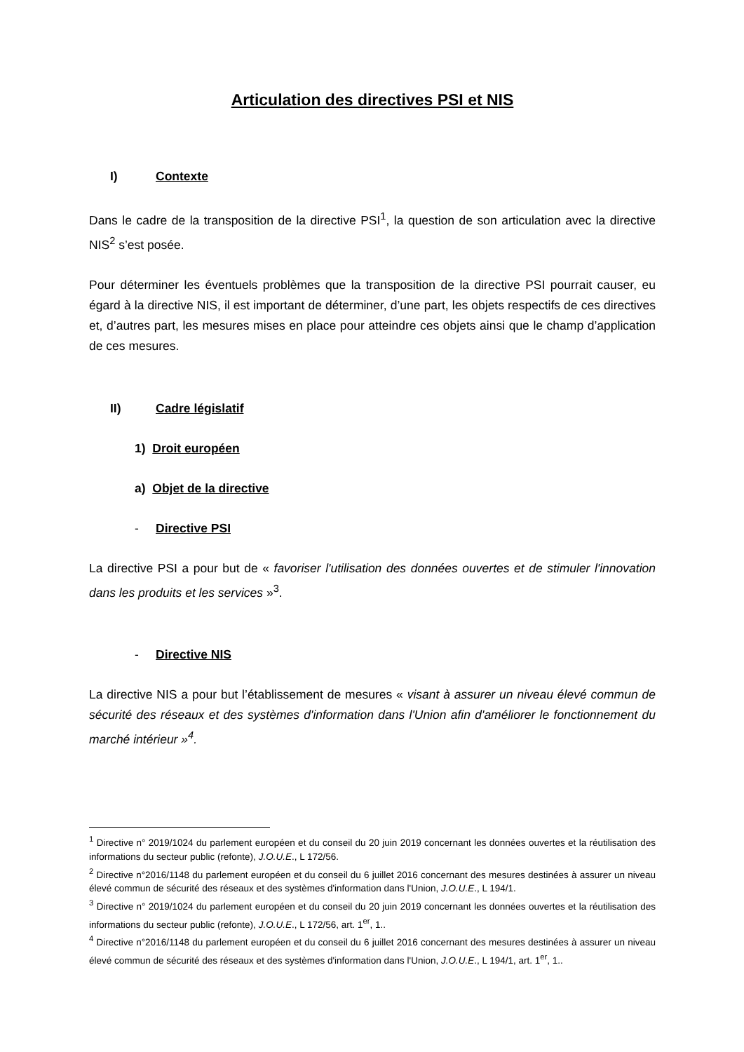Articulation des directives PSI et NIS
I) Contexte
Dans le cadre de la transposition de la directive PSI<sup>1</sup>, la question de son articulation avec la directive NIS<sup>2</sup> s’est posée.
Pour déterminer les éventuels problèmes que la transposition de la directive PSI pourrait causer, eu égard à la directive NIS, il est important de déterminer, d’une part, les objets respectifs de ces directives et, d’autres part, les mesures mises en place pour atteindre ces objets ainsi que le champ d’application de ces mesures.
II) Cadre législatif
1) Droit européen
a) Objet de la directive
- Directive PSI
La directive PSI a pour but de « favoriser l'utilisation des données ouvertes et de stimuler l'innovation dans les produits et les services »<sup>3</sup>.
- Directive NIS
La directive NIS a pour but l’établissement de mesures « visant à assurer un niveau élevé commun de sécurité des réseaux et des systèmes d'information dans l'Union afin d'améliorer le fonctionnement du marché intérieur »<sup>4</sup>.
<sup>1</sup> Directive n° 2019/1024 du parlement européen et du conseil du 20 juin 2019 concernant les données ouvertes et la réutilisation des informations du secteur public (refonte), J.O.U.E., L 172/56.
<sup>2</sup> Directive n°2016/1148 du parlement européen et du conseil du 6 juillet 2016 concernant des mesures destinées à assurer un niveau élevé commun de sécurité des réseaux et des systèmes d'information dans l'Union, J.O.U.E., L 194/1.
<sup>3</sup> Directive n° 2019/1024 du parlement européen et du conseil du 20 juin 2019 concernant les données ouvertes et la réutilisation des informations du secteur public (refonte), J.O.U.E., L 172/56, art. 1<sup>er</sup>, 1..
<sup>4</sup> Directive n°2016/1148 du parlement européen et du conseil du 6 juillet 2016 concernant des mesures destinées à assurer un niveau élevé commun de sécurité des réseaux et des systèmes d'information dans l'Union, J.O.U.E., L 194/1, art. 1<sup>er</sup>, 1..